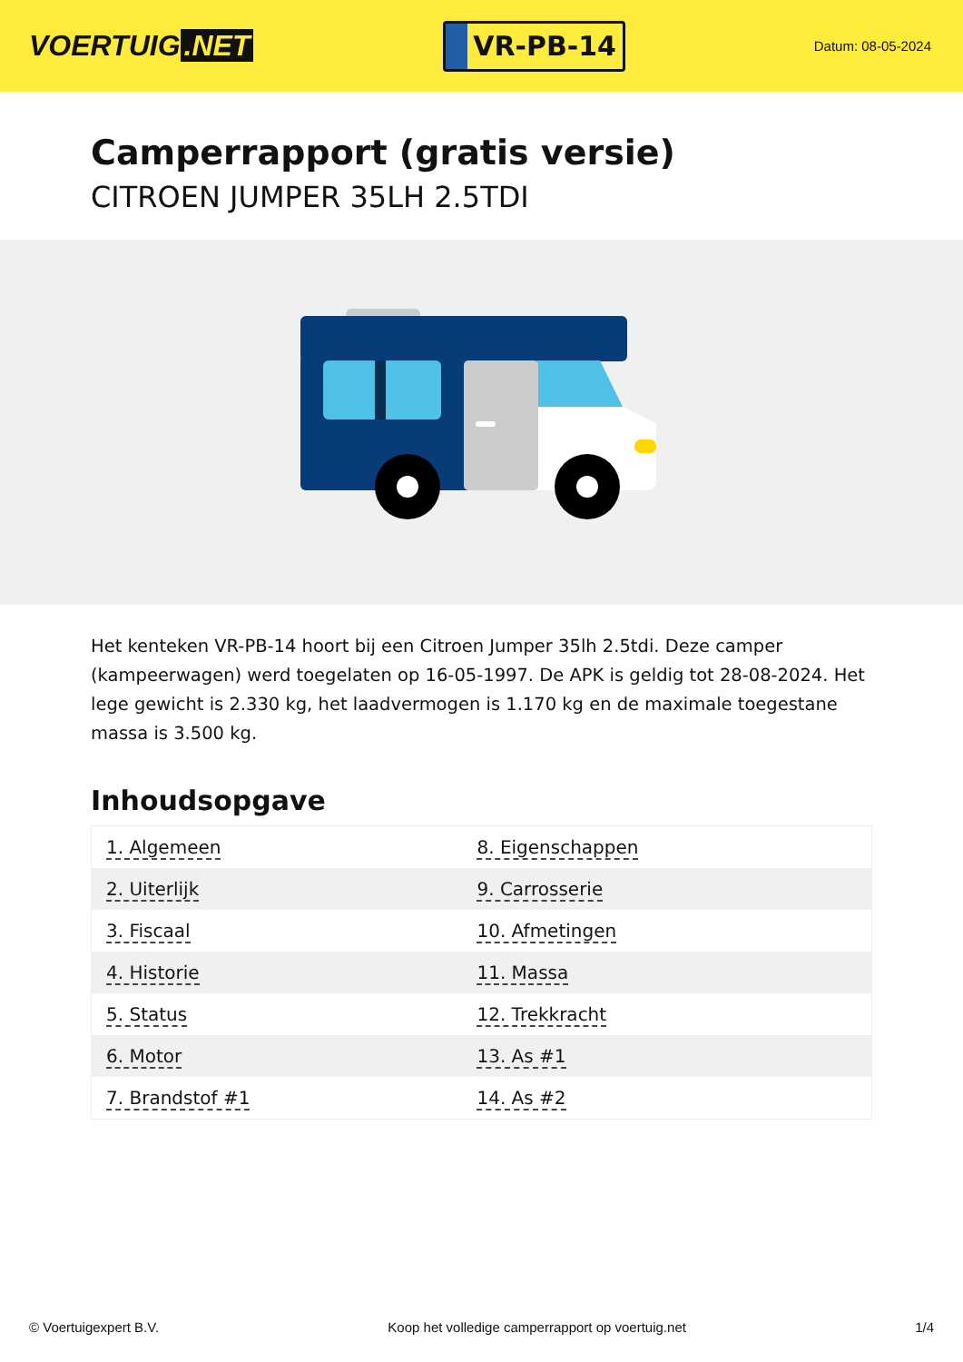VOERTUIG.NET
VR-PB-14
Datum: 08-05-2024
Camperrapport (gratis versie)
CITROEN JUMPER 35LH 2.5TDI
Het kenteken VR-PB-14 hoort bij een Citroen Jumper 35lh 2.5tdi. Deze camper (kampeerwagen) werd toegelaten op 16-05-1997. De APK is geldig tot 28-08-2024. Het lege gewicht is 2.330 kg, het laadvermogen is 1.170 kg en de maximale toegestane massa is 3.500 kg.
Inhoudsopgave
| 1. Algemeen | 8. Eigenschappen |
| 2. Uiterlijk | 9. Carrosserie |
| 3. Fiscaal | 10. Afmetingen |
| 4. Historie | 11. Massa |
| 5. Status | 12. Trekkracht |
| 6. Motor | 13. As #1 |
| 7. Brandstof #1 | 14. As #2 |
© Voertuigexpert B.V. Koop het volledige camperrapport op voertuig.net 1/4